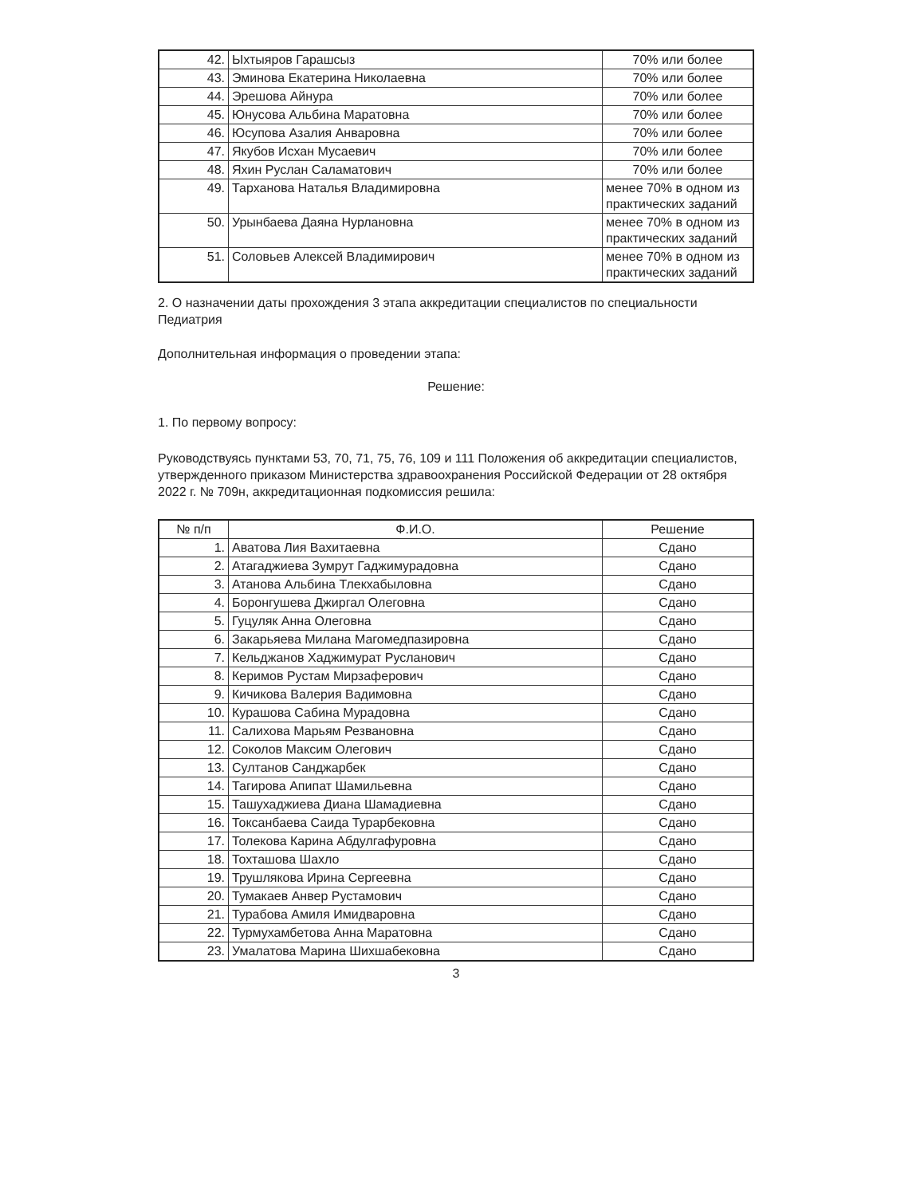| 42. | Ыхтыяров Гарашсыз | 70% или более |
| 43. | Эминова Екатерина Николаевна | 70% или более |
| 44. | Эрешова Айнура | 70% или более |
| 45. | Юнусова Альбина Маратовна | 70% или более |
| 46. | Юсупова Азалия Анваровна | 70% или более |
| 47. | Якубов Исхан Мусаевич | 70% или более |
| 48. | Яхин Руслан Саламатович | 70% или более |
| 49. | Тарханова Наталья Владимировна | менее 70% в одном из практических заданий |
| 50. | Урынбаева Даяна Нурлановна | менее 70% в одном из практических заданий |
| 51. | Соловьев Алексей Владимирович | менее 70% в одном из практических заданий |
2. О назначении даты прохождения 3 этапа аккредитации специалистов по специальности Педиатрия
Дополнительная информация о проведении этапа:
Решение:
1. По первому вопросу:
Руководствуясь пунктами 53, 70, 71, 75, 76, 109 и 111 Положения об аккредитации специалистов, утвержденного приказом Министерства здравоохранения Российской Федерации от 28 октября 2022 г. № 709н, аккредитационная подкомиссия решила:
| № п/п | Ф.И.О. | Решение |
| --- | --- | --- |
| 1. | Аватова Лия Вахитаевна | Сдано |
| 2. | Атагаджиева Зумрут Гаджимурадовна | Сдано |
| 3. | Атанова Альбина Тлекхабыловна | Сдано |
| 4. | Боронгушева Джиргал Олеговна | Сдано |
| 5. | Гуцуляк Анна Олеговна | Сдано |
| 6. | Закарьяева Милана Магомедпазировна | Сдано |
| 7. | Кельджанов Хаджимурат Русланович | Сдано |
| 8. | Керимов Рустам Мирзаферович | Сдано |
| 9. | Кичикова Валерия Вадимовна | Сдано |
| 10. | Курашова Сабина Мурадовна | Сдано |
| 11. | Салихова Марьям Резвановна | Сдано |
| 12. | Соколов Максим Олегович | Сдано |
| 13. | Султанов Санджарбек | Сдано |
| 14. | Тагирова Апипат Шамильевна | Сдано |
| 15. | Ташухаджиева Диана Шамадиевна | Сдано |
| 16. | Токсанбаева Саида Турарбековна | Сдано |
| 17. | Толекова Карина Абдулгафуровна | Сдано |
| 18. | Тохташова Шахло | Сдано |
| 19. | Трушлякова Ирина Сергеевна | Сдано |
| 20. | Тумакаев Анвер Рустамович | Сдано |
| 21. | Турабова Амиля Имидваровна | Сдано |
| 22. | Турмухамбетова Анна Маратовна | Сдано |
| 23. | Умалатова Марина Шихшабековна | Сдано |
3